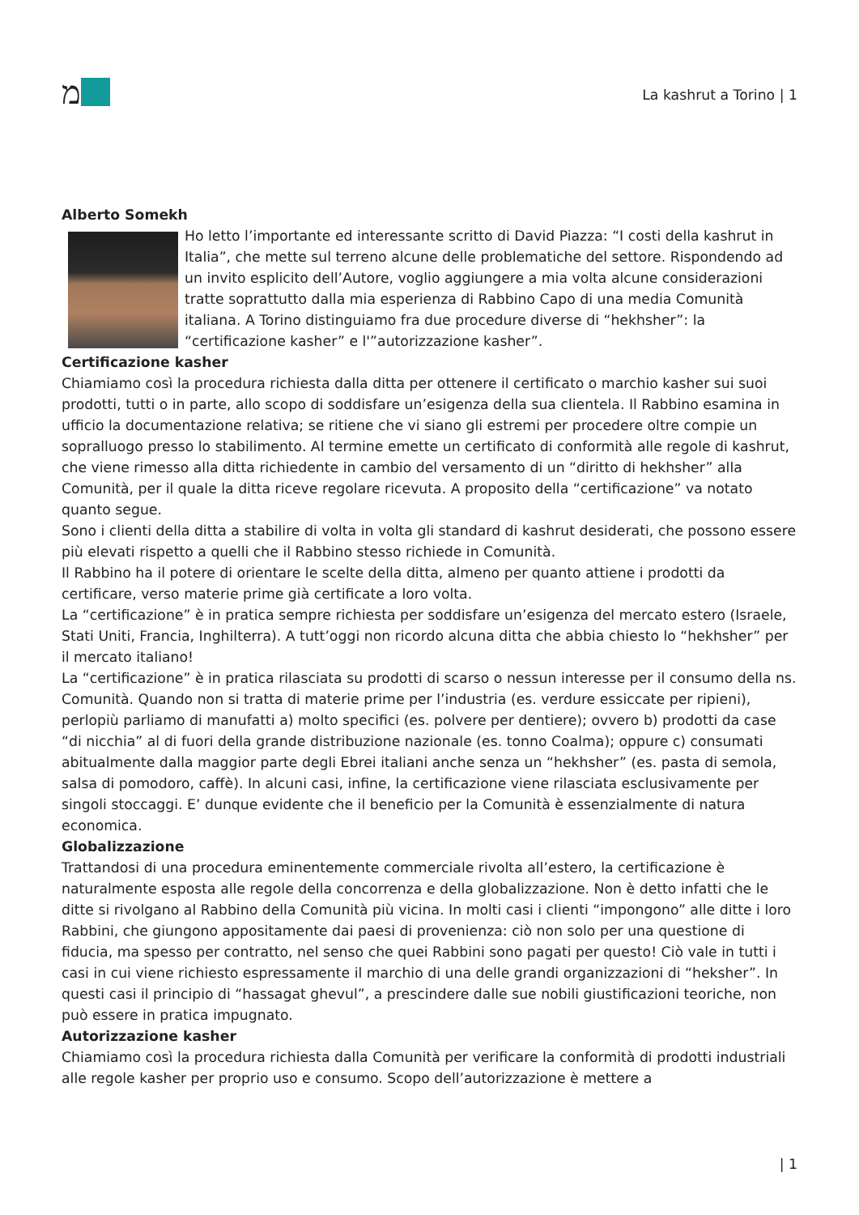מ
La kashrut a Torino | 1
Alberto Somekh
Ho letto l’importante ed interessante scritto di David Piazza: “I costi della kashrut in Italia”, che mette sul terreno alcune delle problematiche del settore. Rispondendo ad un invito esplicito dell’Autore, voglio aggiungere a mia volta alcune considerazioni tratte soprattutto dalla mia esperienza di Rabbino Capo di una media Comunità italiana. A Torino distinguiamo fra due procedure diverse di “hekhsher”: la “certificazione kasher” e l'”autorizzazione kasher”.
Certificazione kasher
Chiamiamo così la procedura richiesta dalla ditta per ottenere il certificato o marchio kasher sui suoi prodotti, tutti o in parte, allo scopo di soddisfare un’esigenza della sua clientela. Il Rabbino esamina in ufficio la documentazione relativa; se ritiene che vi siano gli estremi per procedere oltre compie un sopralluogo presso lo stabilimento. Al termine emette un certificato di conformità alle regole di kashrut, che viene rimesso alla ditta richiedente in cambio del versamento di un “diritto di hekhsher” alla Comunità, per il quale la ditta riceve regolare ricevuta. A proposito della “certificazione” va notato quanto segue.
Sono i clienti della ditta a stabilire di volta in volta gli standard di kashrut desiderati, che possono essere più elevati rispetto a quelli che il Rabbino stesso richiede in Comunità.
Il Rabbino ha il potere di orientare le scelte della ditta, almeno per quanto attiene i prodotti da certificare, verso materie prime già certificate a loro volta.
La “certificazione” è in pratica sempre richiesta per soddisfare un’esigenza del mercato estero (Israele, Stati Uniti, Francia, Inghilterra). A tutt’oggi non ricordo alcuna ditta che abbia chiesto lo “hekhsher” per il mercato italiano!
La “certificazione” è in pratica rilasciata su prodotti di scarso o nessun interesse per il consumo della ns. Comunità. Quando non si tratta di materie prime per l’industria (es. verdure essiccate per ripieni), perlopiù parliamo di manufatti a) molto specifici (es. polvere per dentiere); ovvero b) prodotti da case “di nicchia” al di fuori della grande distribuzione nazionale (es. tonno Coalma); oppure c) consumati abitualmente dalla maggior parte degli Ebrei italiani anche senza un “hekhsher” (es. pasta di semola, salsa di pomodoro, caffè). In alcuni casi, infine, la certificazione viene rilasciata esclusivamente per singoli stoccaggi. E’ dunque evidente che il beneficio per la Comunità è essenzialmente di natura economica.
Globalizzazione
Trattandosi di una procedura eminentemente commerciale rivolta all’estero, la certificazione è naturalmente esposta alle regole della concorrenza e della globalizzazione. Non è detto infatti che le ditte si rivolgano al Rabbino della Comunità più vicina. In molti casi i clienti “impongono” alle ditte i loro Rabbini, che giungono appositamente dai paesi di provenienza: ciò non solo per una questione di fiducia, ma spesso per contratto, nel senso che quei Rabbini sono pagati per questo! Ciò vale in tutti i casi in cui viene richiesto espressamente il marchio di una delle grandi organizzazioni di “heksher”. In questi casi il principio di “hassagat ghevul”, a prescindere dalle sue nobili giustificazioni teoriche, non può essere in pratica impugnato.
Autorizzazione kasher
Chiamiamo così la procedura richiesta dalla Comunità per verificare la conformità di prodotti industriali alle regole kasher per proprio uso e consumo. Scopo dell’autorizzazione è mettere a
| 1